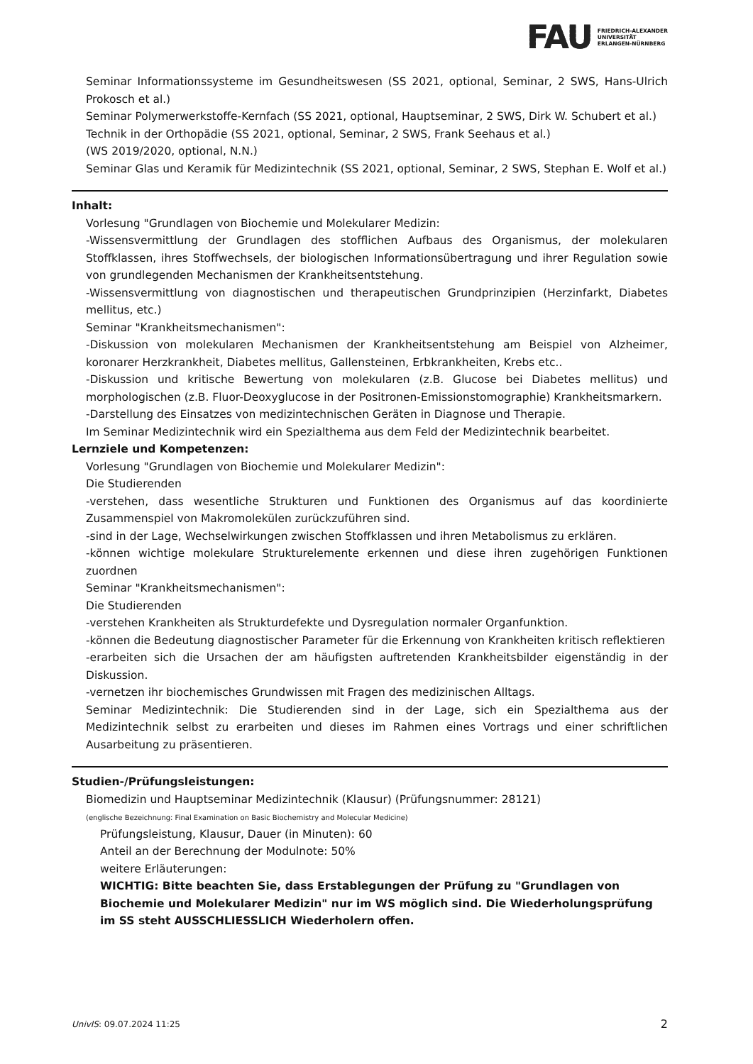FAU FRIEDRICH-ALEXANDER
UNIVERSITÄT
ERLANGEN-NÜRNBERG
Seminar Informationssysteme im Gesundheitswesen (SS 2021, optional, Seminar, 2 SWS, Hans-Ulrich Prokosch et al.)
Seminar Polymerwerkstoffe-Kernfach (SS 2021, optional, Hauptseminar, 2 SWS, Dirk W. Schubert et al.)
Technik in der Orthopädie (SS 2021, optional, Seminar, 2 SWS, Frank Seehaus et al.)
(WS 2019/2020, optional, N.N.)
Seminar Glas und Keramik für Medizintechnik (SS 2021, optional, Seminar, 2 SWS, Stephan E. Wolf et al.)
Inhalt:
Vorlesung "Grundlagen von Biochemie und Molekularer Medizin:
-Wissensvermittlung der Grundlagen des stofflichen Aufbaus des Organismus, der molekularen Stoffklassen, ihres Stoffwechsels, der biologischen Informationsübertragung und ihrer Regulation sowie von grundlegenden Mechanismen der Krankheitsentstehung.
-Wissensvermittlung von diagnostischen und therapeutischen Grundprinzipien (Herzinfarkt, Diabetes mellitus, etc.)
Seminar "Krankheitsmechanismen":
-Diskussion von molekularen Mechanismen der Krankheitsentstehung am Beispiel von Alzheimer, koronarer Herzkrankheit, Diabetes mellitus, Gallensteinen, Erbkrankheiten, Krebs etc..
-Diskussion und kritische Bewertung von molekularen (z.B. Glucose bei Diabetes mellitus) und morphologischen (z.B. Fluor-Deoxyglucose in der Positronen-Emissionstomographie) Krankheitsmarkern.
-Darstellung des Einsatzes von medizintechnischen Geräten in Diagnose und Therapie.
Im Seminar Medizintechnik wird ein Spezialthema aus dem Feld der Medizintechnik bearbeitet.
Lernziele und Kompetenzen:
Vorlesung "Grundlagen von Biochemie und Molekularer Medizin":
Die Studierenden
-verstehen, dass wesentliche Strukturen und Funktionen des Organismus auf das koordinierte Zusammenspiel von Makromolekülen zurückzuführen sind.
-sind in der Lage, Wechselwirkungen zwischen Stoffklassen und ihren Metabolismus zu erklären.
-können wichtige molekulare Strukturelemente erkennen und diese ihren zugehörigen Funktionen zuordnen
Seminar "Krankheitsmechanismen":
Die Studierenden
-verstehen Krankheiten als Strukturdefekte und Dysregulation normaler Organfunktion.
-können die Bedeutung diagnostischer Parameter für die Erkennung von Krankheiten kritisch reflektieren
-erarbeiten sich die Ursachen der am häufigsten auftretenden Krankheitsbilder eigenständig in der Diskussion.
-vernetzen ihr biochemisches Grundwissen mit Fragen des medizinischen Alltags.
Seminar Medizintechnik: Die Studierenden sind in der Lage, sich ein Spezialthema aus der Medizintechnik selbst zu erarbeiten und dieses im Rahmen eines Vortrags und einer schriftlichen Ausarbeitung zu präsentieren.
Studien-/Prüfungsleistungen:
Biomedizin und Hauptseminar Medizintechnik (Klausur) (Prüfungsnummer: 28121)
(englische Bezeichnung: Final Examination on Basic Biochemistry and Molecular Medicine)
Prüfungsleistung, Klausur, Dauer (in Minuten): 60
Anteil an der Berechnung der Modulnote: 50%
weitere Erläuterungen:
WICHTIG: Bitte beachten Sie, dass Erstablegungen der Prüfung zu "Grundlagen von Biochemie und Molekularer Medizin" nur im WS möglich sind. Die Wiederholungsprüfung im SS steht AUSSCHLIESSLICH Wiederholern offen.
UnivIS: 09.07.2024 11:25 2